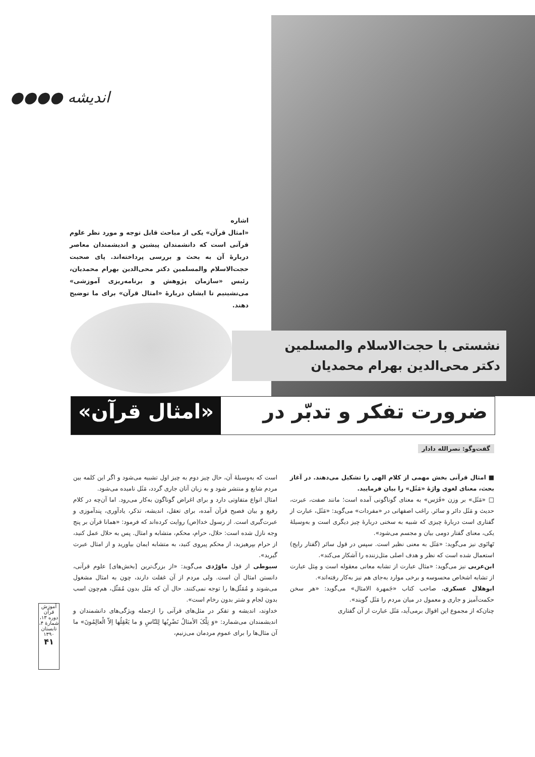اندیشه ●●●●
اشاره
«امثال قرآن» یکی از مباحث قابل توجه و مورد نظر علوم قرآنی است که دانشمندان پیشین و اندیشمندان معاصر دربارۀ آن به بحث و بررسی پرداخته‌اند. پای صحبت حجت‌الاسلام والمسلمین دکتر محی‌الدین بهرام محمدیان، رئیس «سازمان پژوهش و برنامه‌ریزی آموزشی» می‌نشینیم تا ایشان دربارۀ «امثال قرآن» برای ما توضیح دهند.
نشستی با حجت‌الاسلام والمسلمین
دکتر محی‌الدین بهرام محمدیان
ضرورت تفکر و تدبّر در «امثال قرآن»
گفت‌وگو: نصرالله دادار
■ امثال قرآنی بخش مهمی از کلام الهی را تشکیل می‌دهند. در آغاز بحث، معنای لغوی واژۀ «مَثَل» را بیان فرمایید.
□ «مَثَل» بر وزن «فَرَس» به معنای گوناگونی آمده است؛ مانند صفت، عبرت، حدیث و مَثَل دائر و سائر. راغب اصفهانی در «مفردات» می‌گوید: «مَثَل، عبارت از گفتاری است دربارۀ چیزی که شبیه به سخنی دربارۀ چیز دیگری است و به‌وسیلۀ یکی، معنای گفتار دومی بیان و مجسم می‌شود».
تَهانَوی نیز می‌گوید: «مَثَل به معنی نظیر است. سپس در قول سائر (گفتار رایج) استعمال شده است که نظر و هدف اصلی مثل‌زننده را آشکار می‌کند».
ابن‌عربی نیز می‌گوید: «مثال عبارت از تشابه معانی معقوله است و مِثل عبارت از تشابه اشخاص محسوسه و برخی موارد به‌جای هم نیز به‌کار رفته‌اند».
ابوهلال عسکری، صاحب کتاب «جَمهرة الامثال» می‌گوید: «هر سخن حکمت‌آمیز و جاری و معمول در میان مردم را مَثَل گویند».
چنان‌که از مجموع این اقوال برمی‌آید، مَثَل عبارت از آن گفتاری
است که به‌وسیلۀ آن، حال چیز دوم به چیز اول تشبیه می‌شود و اگر این کلمه بین مردم شایع و منتشر شود و به زبان آنان جاری گردد، مَثَل نامیده می‌شود.
امثال انواع متفاوتی دارد و برای اغراض گوناگون به‌کار می‌رود. اما آن‌چه در کلام رفیع و بیان فصیح قرآن آمده، برای تعقل، اندیشه، تذکر، یادآوری، پندآموزی و عبرت‌گیری است. از رسول خدا(ص) روایت کرده‌اند که فرمود: «همانا قرآن بر پنج وجه نازل شده است: حلال، حرام، محکم، متشابه و امثال. پس به حلال عمل کنید، از حرام بپرهیزید، از محکم پیروی کنید، به متشابه ایمان بیاورید و از امثال عبرت گیرید».
سیوطی از قول ماوَرْدی می‌گوید: «از بزرگ‌ترین [بخش‌های] علوم قرآنی، دانستن امثال آن است. ولی مردم از آن غفلت دارند، چون به امثال مشغول می‌شوند و مُمَثّل‌ها را توجه نمی‌کنند. حال آن که مَثَل بدون مُمَثّل، هم‌چون اسب بدون لجام و شتر بدون رخام است».
خداوند، اندیشه و تفکر در مثل‌های قرآنی را ازجمله ویژگی‌های دانشمندان و اندیشمندان می‌شمارد: «وَ تِلْکَ الأمثالُ نَضْرِبُها لِلنّاسِ وَ ما یَعْقِلُها اِلاّ الْعالِمُونَ» ما آن مثال‌ها را برای عموم مردمان می‌زنیم،
آموزش قرآن
دوره ۱۳، شمارۀ ۴، تابستان ۱۳۹۰
۴۱